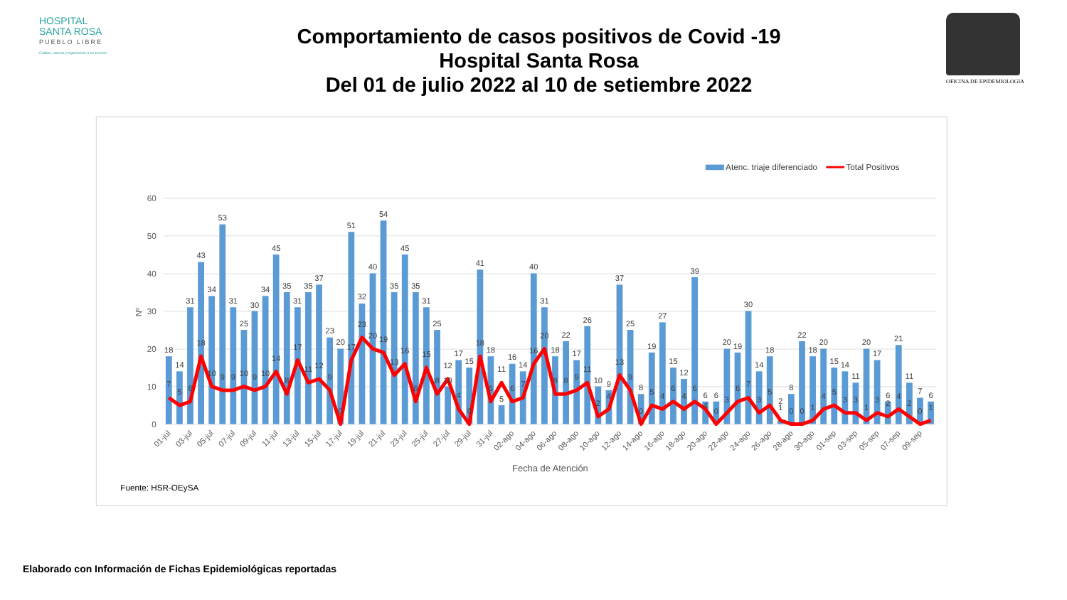HOSPITAL
SANTA ROSA
PUEBLO LIBRE
Calidez, ciencia y experiencia a su servicio
Comportamiento de casos positivos de Covid -19
Hospital Santa Rosa
Del 01 de julio 2022 al 10 de setiembre 2022
OFICINA DE EPIDEMIOLOGIA
Atenc. triaje diferenciado
Total Positivos
60
50
40
30
20
10
0
Nº
18
14
31
43
34
53
31
25
30
34
45
35
31
35
37
23
20
51
32
40
54
35
45
35
31
25
10
17
15
41
18
5
16
14
40
31
18
22
17
26
10
9
37
25
8
19
27
15
12
39
6
6
20
19
30
14
18
1
8
22
18
20
15
14
11
20
17
6
21
11
7
6
7
5
6
18
10
9
9
10
9
10
14
8
17
11
12
9
0
17
23
20
19
13
16
6
15
8
12
4
0
18
6
11
6
7
16
20
8
8
9
11
2
4
13
9
0
5
4
6
4
6
4
0
3
6
7
3
5
2
0
0
1
4
5
3
3
1
3
2
4
2
0
1
01-jul
03-jul
05-jul
07-jul
09-jul
11-jul
13-jul
15-jul
17-jul
19-jul
21-jul
23-jul
25-jul
27-jul
29-jul
31-jul
02-ago
04-ago
06-ago
08-ago
10-ago
12-ago
14-ago
16-ago
18-ago
20-ago
22-ago
24-ago
26-ago
28-ago
30-ago
01-sep
03-sep
05-sep
07-sep
09-sep
Fecha de Atención
Fuente: HSR-OEySA
Elaborado con Información de Fichas Epidemiológicas reportadas